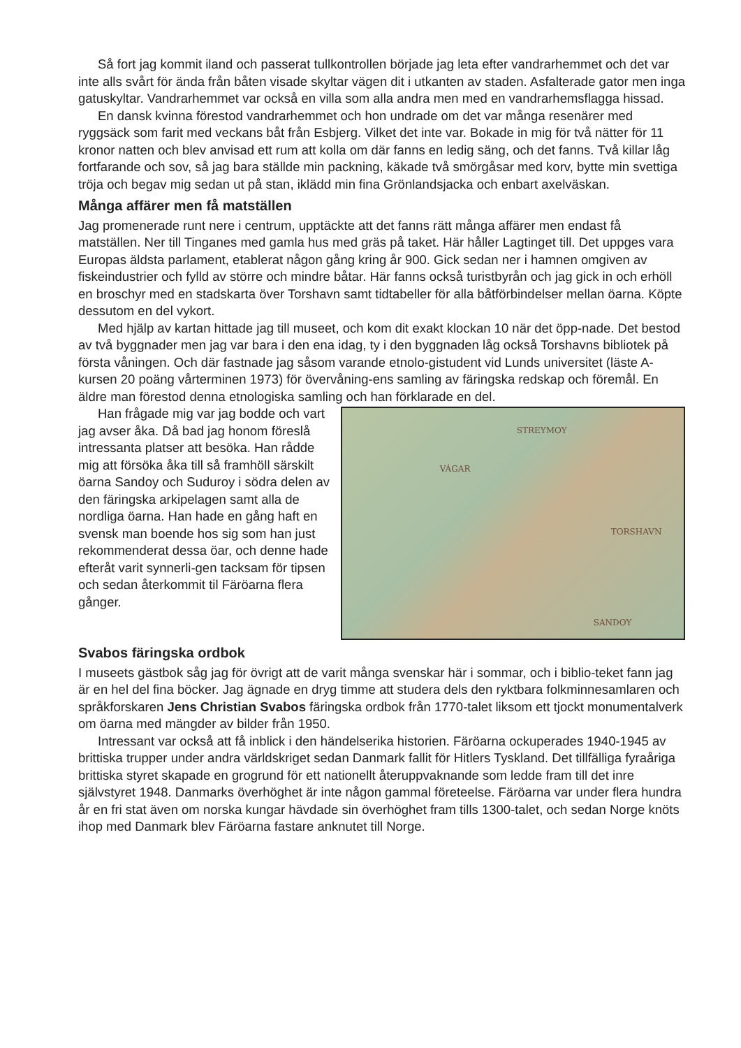Så fort jag kommit iland och passerat tullkontrollen började jag leta efter vandrarhemmet och det var inte alls svårt för ända från båten visade skyltar vägen dit i utkanten av staden. Asfalterade gator men inga gatuskyltar. Vandrarhemmet var också en villa som alla andra men med en vandrarhemsflagga hissad.
En dansk kvinna förestod vandrarhemmet och hon undrade om det var många resenärer med ryggsäck som farit med veckans båt från Esbjerg. Vilket det inte var. Bokade in mig för två nätter för 11 kronor natten och blev anvisad ett rum att kolla om där fanns en ledig säng, och det fanns. Två killar låg fortfarande och sov, så jag bara ställde min packning, käkade två smörgåsar med korv, bytte min svettiga tröja och begav mig sedan ut på stan, iklädd min fina Grönlandsjacka och enbart axelväskan.
Många affärer men få matställen
Jag promenerade runt nere i centrum, upptäckte att det fanns rätt många affärer men endast få matställen. Ner till Tinganes med gamla hus med gräs på taket. Här håller Lagtinget till. Det uppges vara Europas äldsta parlament, etablerat någon gång kring år 900. Gick sedan ner i hamnen omgiven av fiskeindustrier och fylld av större och mindre båtar. Här fanns också turistbyrån och jag gick in och erhöll en broschyr med en stadskarta över Torshavn samt tidtabeller för alla båtförbindelser mellan öarna. Köpte dessutom en del vykort.
Med hjälp av kartan hittade jag till museet, och kom dit exakt klockan 10 när det öpp-nade. Det bestod av två byggnader men jag var bara i den ena idag, ty i den byggnaden låg också Torshavns bibliotek på första våningen. Och där fastnade jag såsom varande etnolo-gistudent vid Lunds universitet (läste A-kursen 20 poäng vårterminen 1973) för övervåning-ens samling av färingska redskap och föremål. En äldre man förestod denna etnologiska samling och han förklarade en del.
Han frågade mig var jag bodde och vart jag avser åka. Då bad jag honom föreslå intressanta platser att besöka. Han rådde mig att försöka åka till så framhöll särskilt öarna Sandoy och Suduroy i södra delen av den färingska arkipelagen samt alla de nordliga öarna. Han hade en gång haft en svensk man boende hos sig som han just rekommenderat dessa öar, och denne hade efteråt varit synnerli-gen tacksam för tipsen och sedan återkommit til Färöarna flera gånger.
STREYMOY
VÁGAR
TORSHAVN
SANDOY
Svabos färingska ordbok
I museets gästbok såg jag för övrigt att de varit många svenskar här i sommar, och i biblio-teket fann jag är en hel del fina böcker. Jag ägnade en dryg timme att studera dels den ryktbara folkminnesamlaren och språkforskaren Jens Christian Svabos färingska ordbok från 1770-talet liksom ett tjockt monumentalverk om öarna med mängder av bilder från 1950.
Intressant var också att få inblick i den händelserika historien. Färöarna ockuperades 1940-1945 av brittiska trupper under andra världskriget sedan Danmark fallit för Hitlers Tyskland. Det tillfälliga fyraåriga brittiska styret skapade en grogrund för ett nationellt återuppvaknande som ledde fram till det inre självstyret 1948. Danmarks överhöghet är inte någon gammal företeelse. Färöarna var under flera hundra år en fri stat även om norska kungar hävdade sin överhöghet fram tills 1300-talet, och sedan Norge knöts ihop med Danmark blev Färöarna fastare anknutet till Norge.